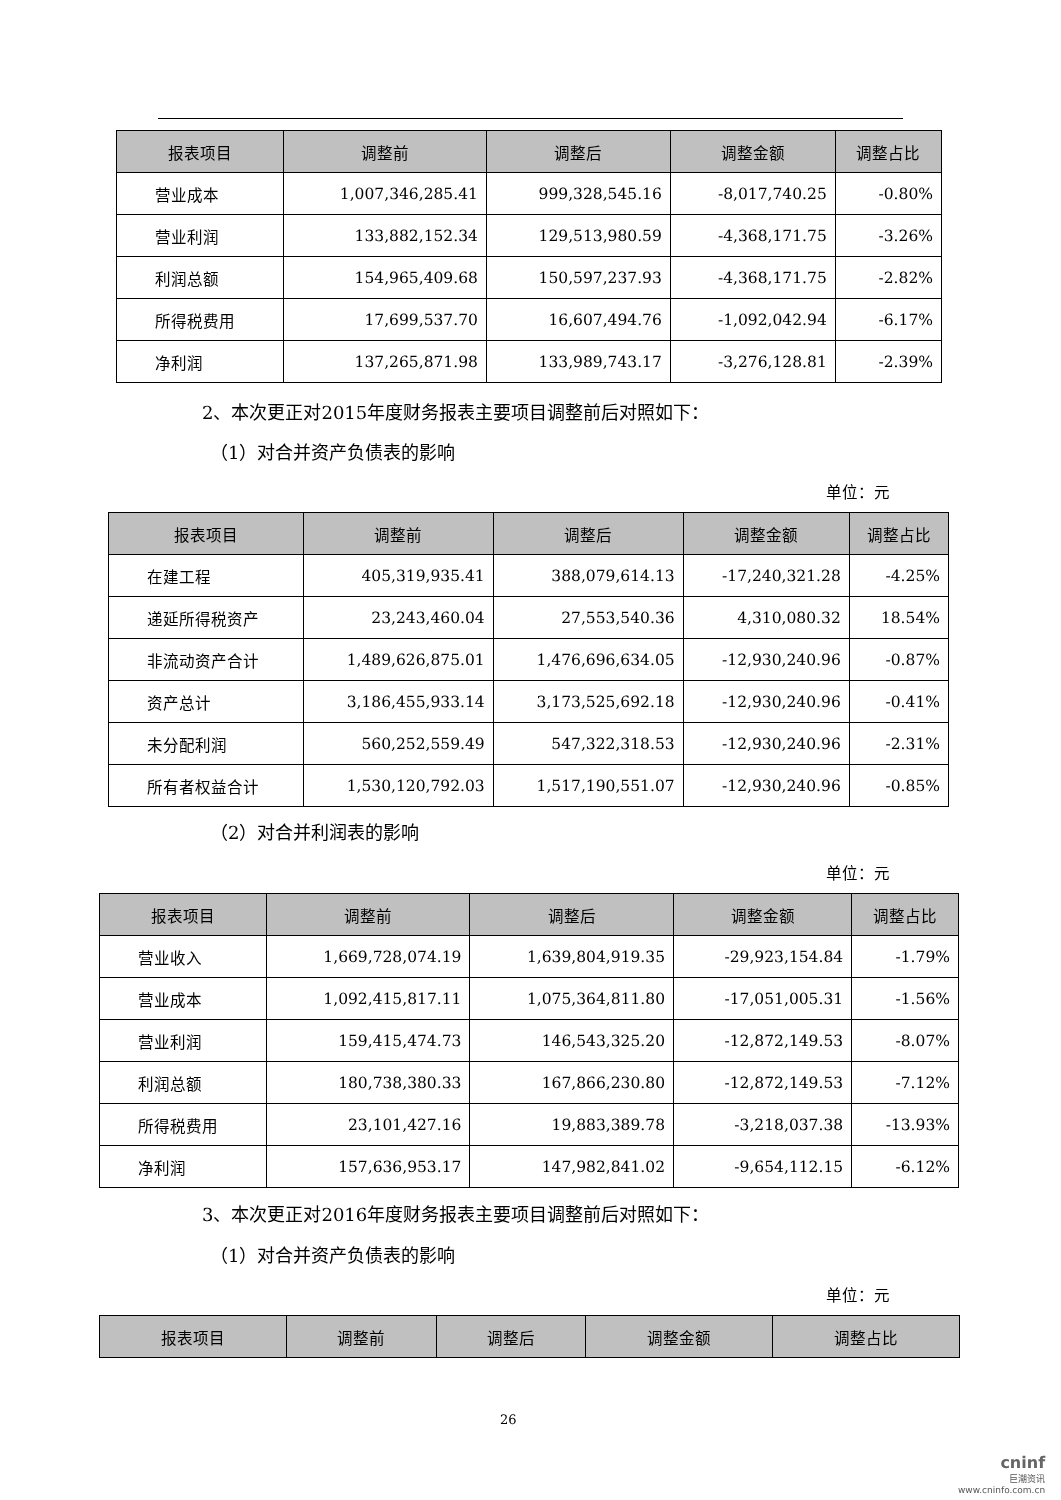| 报表项目 | 调整前 | 调整后 | 调整金额 | 调整占比 |
| --- | --- | --- | --- | --- |
| 营业成本 | 1,007,346,285.41 | 999,328,545.16 | -8,017,740.25 | -0.80% |
| 营业利润 | 133,882,152.34 | 129,513,980.59 | -4,368,171.75 | -3.26% |
| 利润总额 | 154,965,409.68 | 150,597,237.93 | -4,368,171.75 | -2.82% |
| 所得税费用 | 17,699,537.70 | 16,607,494.76 | -1,092,042.94 | -6.17% |
| 净利润 | 137,265,871.98 | 133,989,743.17 | -3,276,128.81 | -2.39% |
2、本次更正对2015年度财务报表主要项目调整前后对照如下：
（1）对合并资产负债表的影响
单位：元
| 报表项目 | 调整前 | 调整后 | 调整金额 | 调整占比 |
| --- | --- | --- | --- | --- |
| 在建工程 | 405,319,935.41 | 388,079,614.13 | -17,240,321.28 | -4.25% |
| 递延所得税资产 | 23,243,460.04 | 27,553,540.36 | 4,310,080.32 | 18.54% |
| 非流动资产合计 | 1,489,626,875.01 | 1,476,696,634.05 | -12,930,240.96 | -0.87% |
| 资产总计 | 3,186,455,933.14 | 3,173,525,692.18 | -12,930,240.96 | -0.41% |
| 未分配利润 | 560,252,559.49 | 547,322,318.53 | -12,930,240.96 | -2.31% |
| 所有者权益合计 | 1,530,120,792.03 | 1,517,190,551.07 | -12,930,240.96 | -0.85% |
（2）对合并利润表的影响
单位：元
| 报表项目 | 调整前 | 调整后 | 调整金额 | 调整占比 |
| --- | --- | --- | --- | --- |
| 营业收入 | 1,669,728,074.19 | 1,639,804,919.35 | -29,923,154.84 | -1.79% |
| 营业成本 | 1,092,415,817.11 | 1,075,364,811.80 | -17,051,005.31 | -1.56% |
| 营业利润 | 159,415,474.73 | 146,543,325.20 | -12,872,149.53 | -8.07% |
| 利润总额 | 180,738,380.33 | 167,866,230.80 | -12,872,149.53 | -7.12% |
| 所得税费用 | 23,101,427.16 | 19,883,389.78 | -3,218,037.38 | -13.93% |
| 净利润 | 157,636,953.17 | 147,982,841.02 | -9,654,112.15 | -6.12% |
3、本次更正对2016年度财务报表主要项目调整前后对照如下：
（1）对合并资产负债表的影响
单位：元
| 报表项目 | 调整前 | 调整后 | 调整金额 | 调整占比 |
| --- | --- | --- | --- | --- |
26
cninf
巨潮资讯
www.cninfo.com.cn